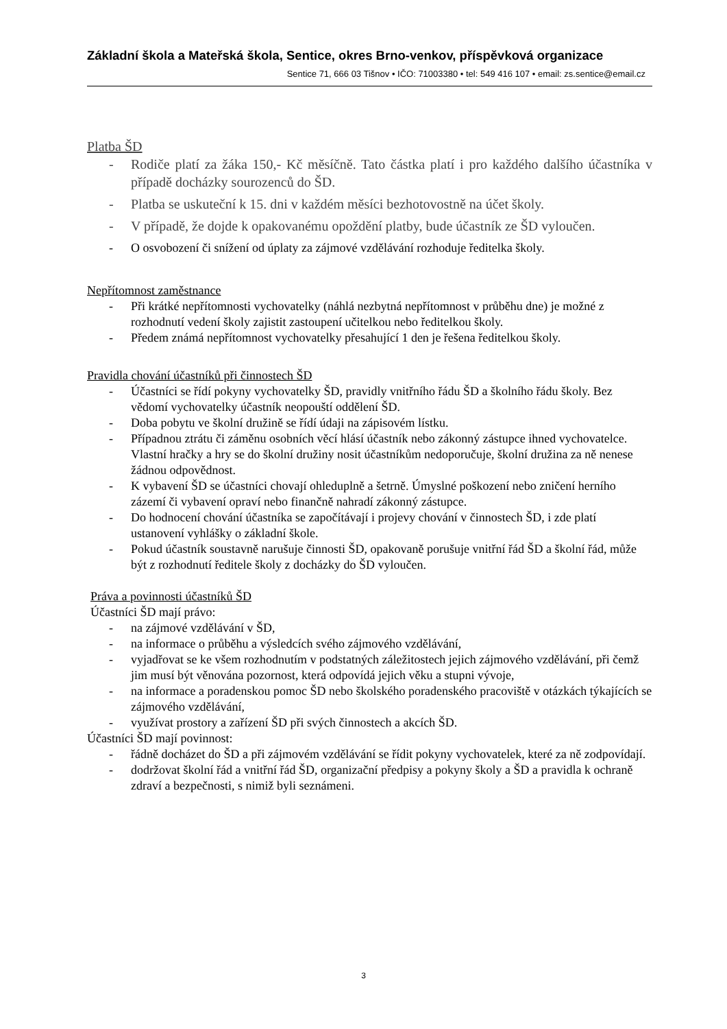Základní škola a Mateřská škola, Sentice, okres Brno-venkov, příspěvková organizace
Sentice 71, 666 03 Tišnov • IČO: 71003380 • tel: 549 416 107 • email: zs.sentice@email.cz
Platba ŠD
- Rodiče platí za žáka 150,- Kč měsíčně. Tato částka platí i pro každého dalšího účastníka v případě docházky sourozenců do ŠD.
- Platba se uskuteční k 15. dni v každém měsíci bezhotovostně na účet školy.
- V případě, že dojde k opakovanému opoždění platby, bude účastník ze ŠD vyloučen.
- O osvobození či snížení od úplaty za zájmové vzdělávání rozhoduje ředitelka školy.
Nepřítomnost zaměstnance
- Při krátké nepřítomnosti vychovatelky (náhlá nezbytná nepřítomnost v průběhu dne) je možné z rozhodnutí vedení školy zajistit zastoupení učitelkou nebo ředitelkou školy.
- Předem známá nepřítomnost vychovatelky přesahující 1 den je řešena ředitelkou školy.
Pravidla chování účastníků při činnostech ŠD
- Účastníci se řídí pokyny vychovatelky ŠD, pravidly vnitřního řádu ŠD a školního řádu školy. Bez vědomí vychovatelky účastník neopouští oddělení ŠD.
- Doba pobytu ve školní družině se řídí údaji na zápisovém lístku.
- Případnou ztrátu či záměnu osobních věcí hlásí účastník nebo zákonný zástupce ihned vychovatelce. Vlastní hračky a hry se do školní družiny nosit účastníkům nedoporučuje, školní družina za ně nenese žádnou odpovědnost.
- K vybavení ŠD se účastníci chovají ohleduplně a šetrně. Úmyslné poškození nebo zničení herního zázemí či vybavení opraví nebo finančně nahradí zákonný zástupce.
- Do hodnocení chování účastníka se započítávají i projevy chování v činnostech ŠD, i zde platí ustanovení vyhlášky o základní škole.
- Pokud účastník soustavně narušuje činnosti ŠD, opakovaně porušuje vnitřní řád ŠD a školní řád, může být z rozhodnutí ředitele školy z docházky do ŠD vyloučen.
Práva a povinnosti účastníků ŠD
Účastníci ŠD mají právo:
- na zájmové vzdělávání v ŠD,
- na informace o průběhu a výsledcích svého zájmového vzdělávání,
- vyjadřovat se ke všem rozhodnutím v podstatných záležitostech jejich zájmového vzdělávání, při čemž jim musí být věnována pozornost, která odpovídá jejich věku a stupni vývoje,
- na informace a poradenskou pomoc ŠD nebo školského poradenského pracoviště v otázkách týkajících se zájmového vzdělávání,
- využívat prostory a zařízení ŠD při svých činnostech a akcích ŠD.
Účastníci ŠD mají povinnost:
- řádně docházet do ŠD a při zájmovém vzdělávání se řídit pokyny vychovatelek, které za ně zodpovídají.
- dodržovat školní řád a vnitřní řád ŠD, organizační předpisy a pokyny školy a ŠD a pravidla k ochraně zdraví a bezpečnosti, s nimiž byli seznámeni.
3